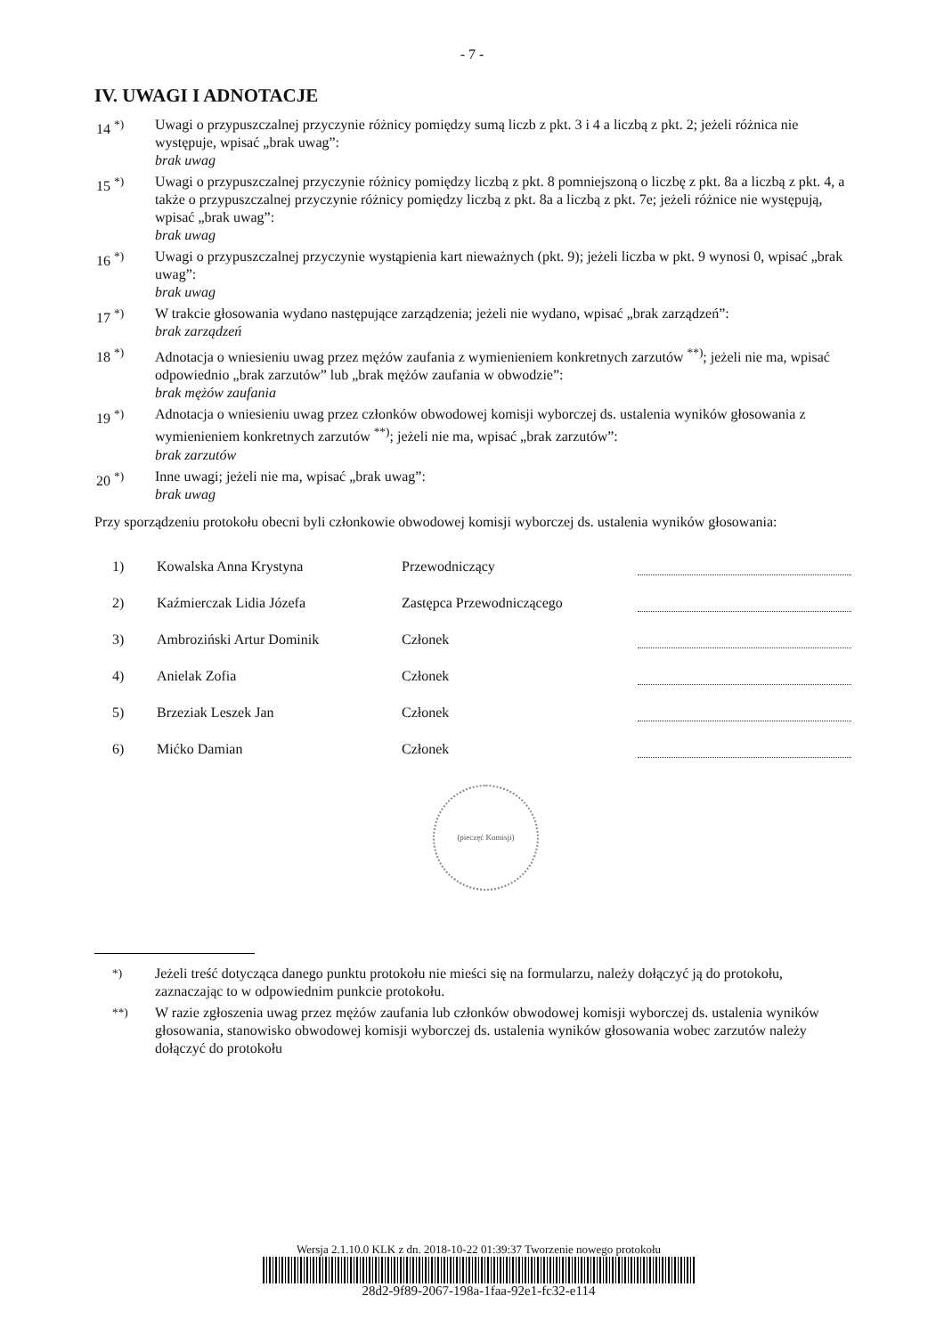- 7 -
IV. UWAGI I ADNOTACJE
14 <sup>*)</sup> Uwagi o przypuszczalnej przyczynie różnicy pomiędzy sumą liczb z pkt. 3 i 4 a liczbą z pkt. 2; jeżeli różnica nie występuje, wpisać „brak uwag”:
brak uwag
15 <sup>*)</sup> Uwagi o przypuszczalnej przyczynie różnicy pomiędzy liczbą z pkt. 8 pomniejszoną o liczbę z pkt. 8a a liczbą z pkt. 4, a także o przypuszczalnej przyczynie różnicy pomiędzy liczbą z pkt. 8a a liczbą z pkt. 7e; jeżeli różnice nie występują, wpisać „brak uwag”:
brak uwag
16 <sup>*)</sup> Uwagi o przypuszczalnej przyczynie wystąpienia kart nieważnych (pkt. 9); jeżeli liczba w pkt. 9 wynosi 0, wpisać „brak uwag”:
brak uwag
17 <sup>*)</sup> W trakcie głosowania wydano następujące zarządzenia; jeżeli nie wydano, wpisać „brak zarządzeń”:
brak zarządzeń
18 <sup>*)</sup> Adnotacja o wniesieniu uwag przez mężów zaufania z wymienieniem konkretnych zarzutów <sup>**)</sup>; jeżeli nie ma, wpisać odpowiednio „brak zarzutów” lub „brak mężów zaufania w obwodzie”:
brak mężów zaufania
19 <sup>*)</sup> Adnotacja o wniesieniu uwag przez członków obwodowej komisji wyborczej ds. ustalenia wyników głosowania z wymienieniem konkretnych zarzutów <sup>**)</sup>; jeżeli nie ma, wpisać „brak zarzutów”:
brak zarzutów
20 <sup>*)</sup> Inne uwagi; jeżeli nie ma, wpisać „brak uwag”:
brak uwag
Przy sporządzeniu protokołu obecni byli członkowie obwodowej komisji wyborczej ds. ustalenia wyników głosowania:
| | 1) | Kowalska Anna Krystyna | Przewodniczący | |
| | 2) | Kaźmierczak Lidia Józefa | Zastępca Przewodniczącego | |
| | 3) | Ambroziński Artur Dominik | Członek | |
| | 4) | Anielak Zofia | Członek | |
| | 5) | Brzeziak Leszek Jan | Członek | |
| | 6) | Mićko Damian | Członek | |
(pieczęć Komisji)
<sup>*)</sup> Jeżeli treść dotycząca danego punktu protokołu nie mieści się na formularzu, należy dołączyć ją do protokołu, zaznaczając to w odpowiednim punkcie protokołu.
<sup>**)</sup> W razie zgłoszenia uwag przez mężów zaufania lub członków obwodowej komisji wyborczej ds. ustalenia wyników głosowania, stanowisko obwodowej komisji wyborczej ds. ustalenia wyników głosowania wobec zarzutów należy dołączyć do protokołu
Wersja 2.1.10.0 KLK z dn. 2018-10-22 01:39:37 Tworzenie nowego protokołu
28d2-9f89-2067-198a-1faa-92e1-fc32-e114